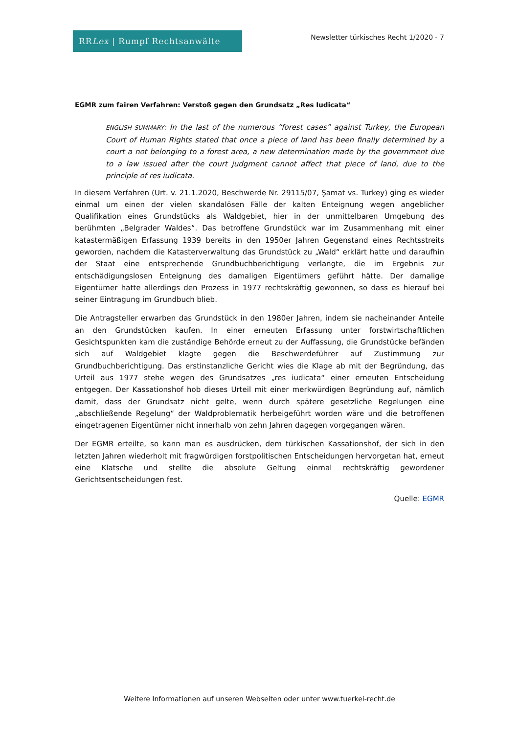RR Lex | Rumpf Rechtsanwälte
Newsletter türkisches Recht 1/2020 - 7
EGMR zum fairen Verfahren: Verstoß gegen den Grundsatz „Res Iudicata“
ENGLISH SUMMARY: In the last of the numerous “forest cases” against Turkey, the European Court of Human Rights stated that once a piece of land has been finally determined by a court a not belonging to a forest area, a new determination made by the government due to a law issued after the court judgment cannot affect that piece of land, due to the principle of res iudicata.
In diesem Verfahren (Urt. v. 21.1.2020, Beschwerde Nr. 29115/07, Şamat vs. Turkey) ging es wieder einmal um einen der vielen skandalösen Fälle der kalten Enteignung wegen angeblicher Qualifikation eines Grundstücks als Waldgebiet, hier in der unmittelbaren Umgebung des berühmten „Belgrader Waldes“. Das betroffene Grundstück war im Zusammenhang mit einer katastermäßigen Erfassung 1939 bereits in den 1950er Jahren Gegenstand eines Rechtsstreits geworden, nachdem die Katasterverwaltung das Grundstück zu „Wald“ erklärt hatte und daraufhin der Staat eine entsprechende Grundbuchberichtigung verlangte, die im Ergebnis zur entschädigungslosen Enteignung des damaligen Eigentümers geführt hätte. Der damalige Eigentümer hatte allerdings den Prozess in 1977 rechtskräftig gewonnen, so dass es hierauf bei seiner Eintragung im Grundbuch blieb.
Die Antragsteller erwarben das Grundstück in den 1980er Jahren, indem sie nacheinander Anteile an den Grundstücken kaufen. In einer erneuten Erfassung unter forstwirtschaftlichen Gesichtspunkten kam die zuständige Behörde erneut zu der Auffassung, die Grundstücke befänden sich auf Waldgebiet klagte gegen die Beschwerdeführer auf Zustimmung zur Grundbuchberichtigung. Das erstinstanzliche Gericht wies die Klage ab mit der Begründung, das Urteil aus 1977 stehe wegen des Grundsatzes „res iudicata“ einer erneuten Entscheidung entgegen. Der Kassationshof hob dieses Urteil mit einer merkwürdigen Begründung auf, nämlich damit, dass der Grundsatz nicht gelte, wenn durch spätere gesetzliche Regelungen eine „abschließende Regelung“ der Waldproblematik herbeigeführt worden wäre und die betroffenen eingetragenen Eigentümer nicht innerhalb von zehn Jahren dagegen vorgegangen wären.
Der EGMR erteilte, so kann man es ausdrücken, dem türkischen Kassationshof, der sich in den letzten Jahren wiederholt mit fragwürdigen forstpolitischen Entscheidungen hervorgetan hat, erneut eine Klatsche und stellte die absolute Geltung einmal rechtskräftig gewordener Gerichtsentscheidungen fest.
Quelle: EGMR
Weitere Informationen auf unseren Webseiten oder unter www.tuerkei-recht.de